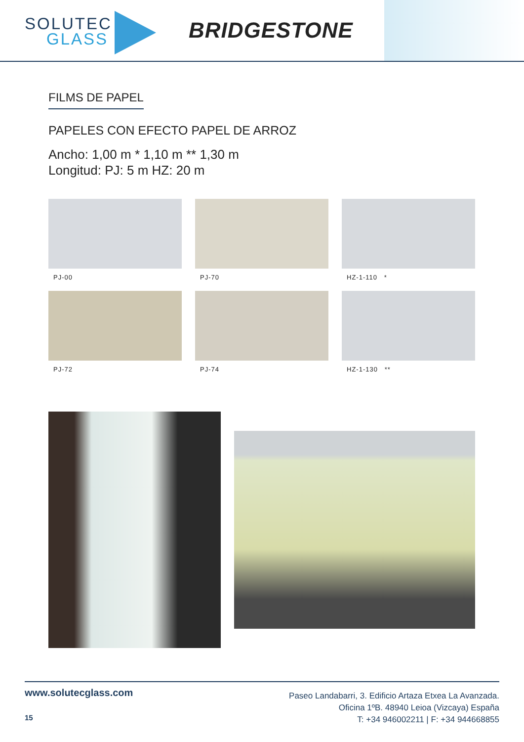SOLUTEC
GLASS
BRIDGESTONE
FILMS DE PAPEL
PAPELES CON EFECTO PAPEL DE ARROZ
Ancho: 1,00 m * 1,10 m ** 1,30 m
Longitud: PJ: 5 m HZ: 20 m
PJ-00
PJ-70
HZ-1-110 *
PJ-72
PJ-74
HZ-1-130 **
www.solutecglass.com
15
Paseo Landabarri, 3. Edificio Artaza Etxea La Avanzada.
Oficina 1ºB. 48940 Leioa (Vizcaya) España
T: +34 946002211 | F: +34 944668855